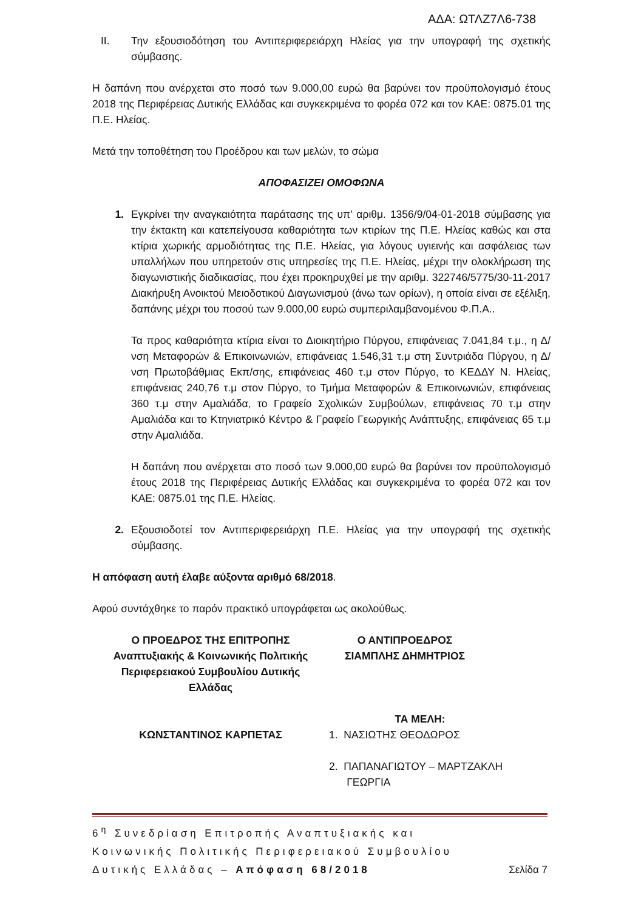ΑΔΑ: ΩΤΛΖ7Λ6-738
II. Την εξουσιοδότηση του Αντιπεριφερειάρχη Ηλείας για την υπογραφή της σχετικής σύμβασης.
Η δαπάνη που ανέρχεται στο ποσό των 9.000,00 ευρώ θα βαρύνει τον προϋπολογισμό έτους 2018 της Περιφέρειας Δυτικής Ελλάδας και συγκεκριμένα το φορέα 072 και τον ΚΑΕ: 0875.01 της Π.Ε. Ηλείας.
Μετά την τοποθέτηση του Προέδρου και των μελών, το σώμα
ΑΠΟΦΑΣΙΖΕΙ ΟΜΟΦΩΝΑ
1. Εγκρίνει την αναγκαιότητα παράτασης της υπ’ αριθμ. 1356/9/04-01-2018 σύμβασης για την έκτακτη και κατεπείγουσα καθαριότητα των κτιρίων της Π.Ε. Ηλείας καθώς και στα κτίρια χωρικής αρμοδιότητας της Π.Ε. Ηλείας, για λόγους υγιεινής και ασφάλειας των υπαλλήλων που υπηρετούν στις υπηρεσίες της Π.Ε. Ηλείας, μέχρι την ολοκλήρωση της διαγωνιστικής διαδικασίας, που έχει προκηρυχθεί με την αριθμ. 322746/5775/30-11-2017 Διακήρυξη Ανοικτού Μειοδοτικού Διαγωνισμού (άνω των ορίων), η οποία είναι σε εξέλιξη, δαπάνης μέχρι του ποσού των 9.000,00 ευρώ συμπεριλαμβανομένου Φ.Π.Α..
Τα προς καθαριότητα κτίρια είναι το Διοικητήριο Πύργου, επιφάνειας 7.041,84 τ.μ., η Δ/νση Μεταφορών & Επικοινωνιών, επιφάνειας 1.546,31 τ.μ στη Συντριάδα Πύργου, η Δ/νση Πρωτοβάθμιας Εκπ/σης, επιφάνειας 460 τ.μ στον Πύργο, το ΚΕΔΔΥ Ν. Ηλείας, επιφάνειας 240,76 τ.μ στον Πύργο, το Τμήμα Μεταφορών & Επικοινωνιών, επιφάνειας 360 τ.μ στην Αμαλιάδα, το Γραφείο Σχολικών Συμβούλων, επιφάνειας 70 τ.μ στην Αμαλιάδα και το Κτηνιατρικό Κέντρο & Γραφείο Γεωργικής Ανάπτυξης, επιφάνειας 65 τ.μ στην Αμαλιάδα.
Η δαπάνη που ανέρχεται στο ποσό των 9.000,00 ευρώ θα βαρύνει τον προϋπολογισμό έτους 2018 της Περιφέρειας Δυτικής Ελλάδας και συγκεκριμένα το φορέα 072 και τον ΚΑΕ: 0875.01 της Π.Ε. Ηλείας.
2. Εξουσιοδοτεί τον Αντιπεριφερειάρχη Π.Ε. Ηλείας για την υπογραφή της σχετικής σύμβασης.
Η απόφαση αυτή έλαβε αύξοντα αριθμό 68/2018.
Αφού συντάχθηκε το παρόν πρακτικό υπογράφεται ως ακολούθως.
Ο ΠΡΟΕΔΡΟΣ ΤΗΣ ΕΠΙΤΡΟΠΗΣ
Αναπτυξιακής & Κοινωνικής Πολιτικής
Περιφερειακού Συμβουλίου Δυτικής
Ελλάδας
ΚΩΝΣΤΑΝΤΙΝΟΣ ΚΑΡΠΕΤΑΣ
Ο ΑΝΤΙΠΡΟΕΔΡΟΣ
ΣΙΑΜΠΛΗΣ ΔΗΜΗΤΡΙΟΣ
ΤΑ ΜΕΛΗ:
1. ΝΑΣΙΩΤΗΣ ΘΕΟΔΩΡΟΣ
2. ΠΑΠΑΝΑΓΙΩΤΟΥ – ΜΑΡΤΖΑΚΛΗ
ΓΕΩΡΓΙΑ
6<sup>η</sup> Συνεδρίαση Επιτροπής Αναπτυξιακής και
Κοινωνικής Πολιτικής Περιφερειακού Συμβουλίου
Δυτικής Ελλάδας – Απόφαση 68/2018 Σελίδα 7